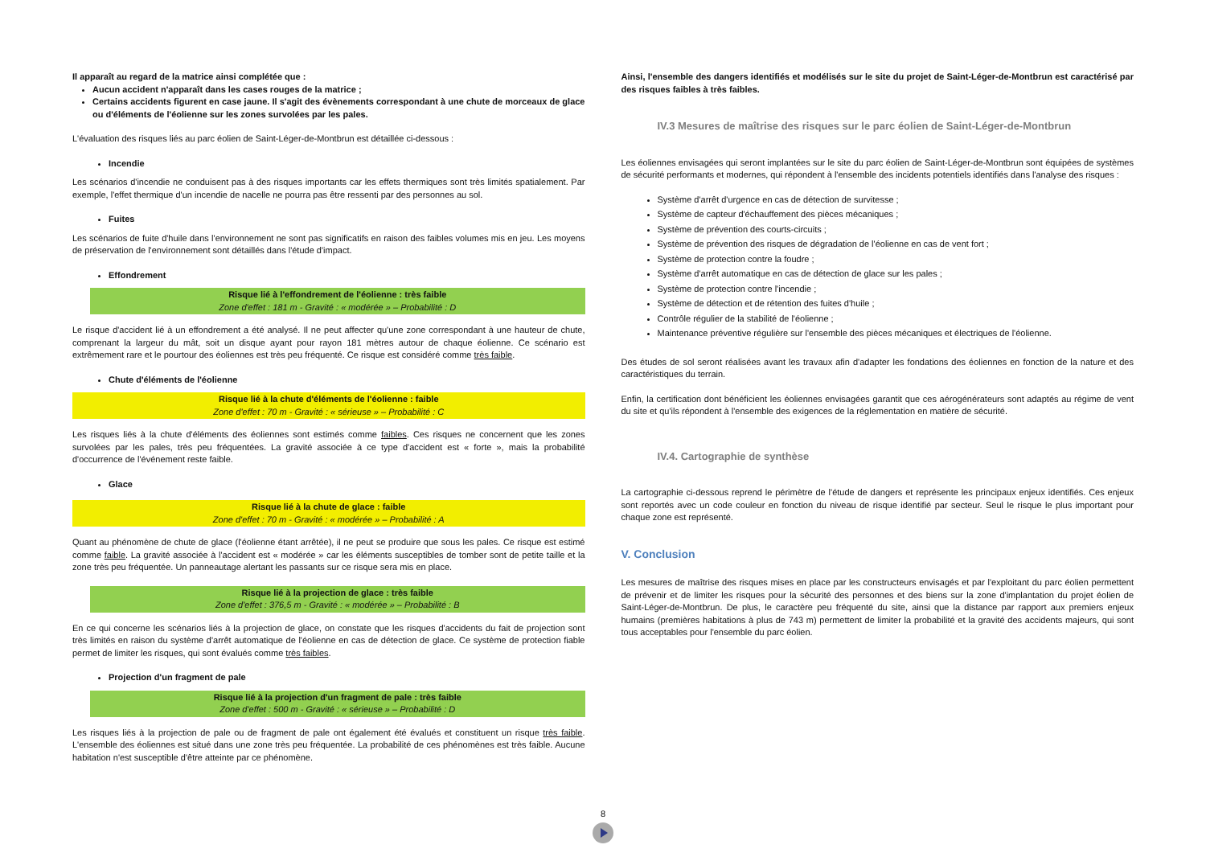Il apparaît au regard de la matrice ainsi complétée que :
Aucun accident n'apparaît dans les cases rouges de la matrice ;
Certains accidents figurent en case jaune. Il s'agit des évènements correspondant à une chute de morceaux de glace ou d'éléments de l'éolienne sur les zones survolées par les pales.
L'évaluation des risques liés au parc éolien de Saint-Léger-de-Montbrun est détaillée ci-dessous :
Incendie
Les scénarios d'incendie ne conduisent pas à des risques importants car les effets thermiques sont très limités spatialement. Par exemple, l'effet thermique d'un incendie de nacelle ne pourra pas être ressenti par des personnes au sol.
Fuites
Les scénarios de fuite d'huile dans l'environnement ne sont pas significatifs en raison des faibles volumes mis en jeu. Les moyens de préservation de l'environnement sont détaillés dans l'étude d'impact.
Effondrement
Risque lié à l'effondrement de l'éolienne : très faible
Zone d'effet : 181 m - Gravité : « modérée » – Probabilité : D
Le risque d'accident lié à un effondrement a été analysé. Il ne peut affecter qu'une zone correspondant à une hauteur de chute, comprenant la largeur du mât, soit un disque ayant pour rayon 181 mètres autour de chaque éolienne. Ce scénario est extrêmement rare et le pourtour des éoliennes est très peu fréquenté. Ce risque est considéré comme très faible.
Chute d'éléments de l'éolienne
Risque lié à la chute d'éléments de l'éolienne : faible
Zone d'effet : 70 m - Gravité : « sérieuse » – Probabilité : C
Les risques liés à la chute d'éléments des éoliennes sont estimés comme faibles. Ces risques ne concernent que les zones survolées par les pales, très peu fréquentées. La gravité associée à ce type d'accident est « forte », mais la probabilité d'occurrence de l'événement reste faible.
Glace
Risque lié à la chute de glace : faible
Zone d'effet : 70 m - Gravité : « modérée » – Probabilité : A
Quant au phénomène de chute de glace (l'éolienne étant arrêtée), il ne peut se produire que sous les pales. Ce risque est estimé comme faible. La gravité associée à l'accident est « modérée » car les éléments susceptibles de tomber sont de petite taille et la zone très peu fréquentée. Un panneautage alertant les passants sur ce risque sera mis en place.
Risque lié à la projection de glace : très faible
Zone d'effet : 376,5 m - Gravité : « modérée » – Probabilité : B
En ce qui concerne les scénarios liés à la projection de glace, on constate que les risques d'accidents du fait de projection sont très limités en raison du système d'arrêt automatique de l'éolienne en cas de détection de glace. Ce système de protection fiable permet de limiter les risques, qui sont évalués comme très faibles.
Projection d'un fragment de pale
Risque lié à la projection d'un fragment de pale : très faible
Zone d'effet : 500 m - Gravité : « sérieuse » – Probabilité : D
Les risques liés à la projection de pale ou de fragment de pale ont également été évalués et constituent un risque très faible. L'ensemble des éoliennes est situé dans une zone très peu fréquentée. La probabilité de ces phénomènes est très faible. Aucune habitation n'est susceptible d'être atteinte par ce phénomène.
Ainsi, l'ensemble des dangers identifiés et modélisés sur le site du projet de Saint-Léger-de-Montbrun est caractérisé par des risques faibles à très faibles.
IV.3 Mesures de maîtrise des risques sur le parc éolien de Saint-Léger-de-Montbrun
Les éoliennes envisagées qui seront implantées sur le site du parc éolien de Saint-Léger-de-Montbrun sont équipées de systèmes de sécurité performants et modernes, qui répondent à l'ensemble des incidents potentiels identifiés dans l'analyse des risques :
Système d'arrêt d'urgence en cas de détection de survitesse ;
Système de capteur d'échauffement des pièces mécaniques ;
Système de prévention des courts-circuits ;
Système de prévention des risques de dégradation de l'éolienne en cas de vent fort ;
Système de protection contre la foudre ;
Système d'arrêt automatique en cas de détection de glace sur les pales ;
Système de protection contre l'incendie ;
Système de détection et de rétention des fuites d'huile ;
Contrôle régulier de la stabilité de l'éolienne ;
Maintenance préventive régulière sur l'ensemble des pièces mécaniques et électriques de l'éolienne.
Des études de sol seront réalisées avant les travaux afin d'adapter les fondations des éoliennes en fonction de la nature et des caractéristiques du terrain.
Enfin, la certification dont bénéficient les éoliennes envisagées garantit que ces aérogénérateurs sont adaptés au régime de vent du site et qu'ils répondent à l'ensemble des exigences de la réglementation en matière de sécurité.
IV.4. Cartographie de synthèse
La cartographie ci-dessous reprend le périmètre de l'étude de dangers et représente les principaux enjeux identifiés. Ces enjeux sont reportés avec un code couleur en fonction du niveau de risque identifié par secteur. Seul le risque le plus important pour chaque zone est représenté.
V. Conclusion
Les mesures de maîtrise des risques mises en place par les constructeurs envisagés et par l'exploitant du parc éolien permettent de prévenir et de limiter les risques pour la sécurité des personnes et des biens sur la zone d'implantation du projet éolien de Saint-Léger-de-Montbrun. De plus, le caractère peu fréquenté du site, ainsi que la distance par rapport aux premiers enjeux humains (premières habitations à plus de 743 m) permettent de limiter la probabilité et la gravité des accidents majeurs, qui sont tous acceptables pour l'ensemble du parc éolien.
8